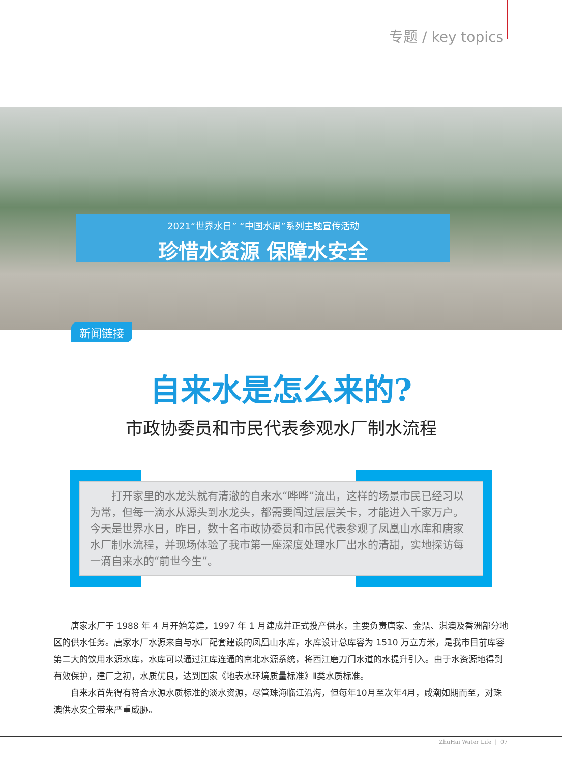专题 / key topics
2021“世界水日” “中国水周”系列主题宣传活动
珍惜水资源 保障水安全
新闻链接
自来水是怎么来的?
市政协委员和市民代表参观水厂制水流程
打开家里的水龙头就有清澈的自来水“哗哗”流出，这样的场景市民已经习以为常，但每一滴水从源头到水龙头，都需要闯过层层关卡，才能进入千家万户。今天是世界水日，昨日，数十名市政协委员和市民代表参观了凤凰山水库和唐家水厂制水流程，并现场体验了我市第一座深度处理水厂出水的清甜，实地探访每一滴自来水的“前世今生”。
唐家水厂于 1988 年 4 月开始筹建，1997 年 1 月建成并正式投产供水，主要负责唐家、金鼎、淇澳及香洲部分地区的供水任务。唐家水厂水源来自与水厂配套建设的凤凰山水库，水库设计总库容为 1510 万立方米，是我市目前库容第二大的饮用水源水库，水库可以通过江库连通的南北水源系统，将西江磨刀门水道的水提升引入。由于水资源地得到有效保护，建厂之初，水质优良，达到国家《地表水环境质量标准》Ⅱ类水质标准。
自来水首先得有符合水源水质标准的淡水资源，尽管珠海临江沿海，但每年10月至次年4月，咸潮如期而至，对珠澳供水安全带来严重威胁。
ZhuHai Water Life | 07